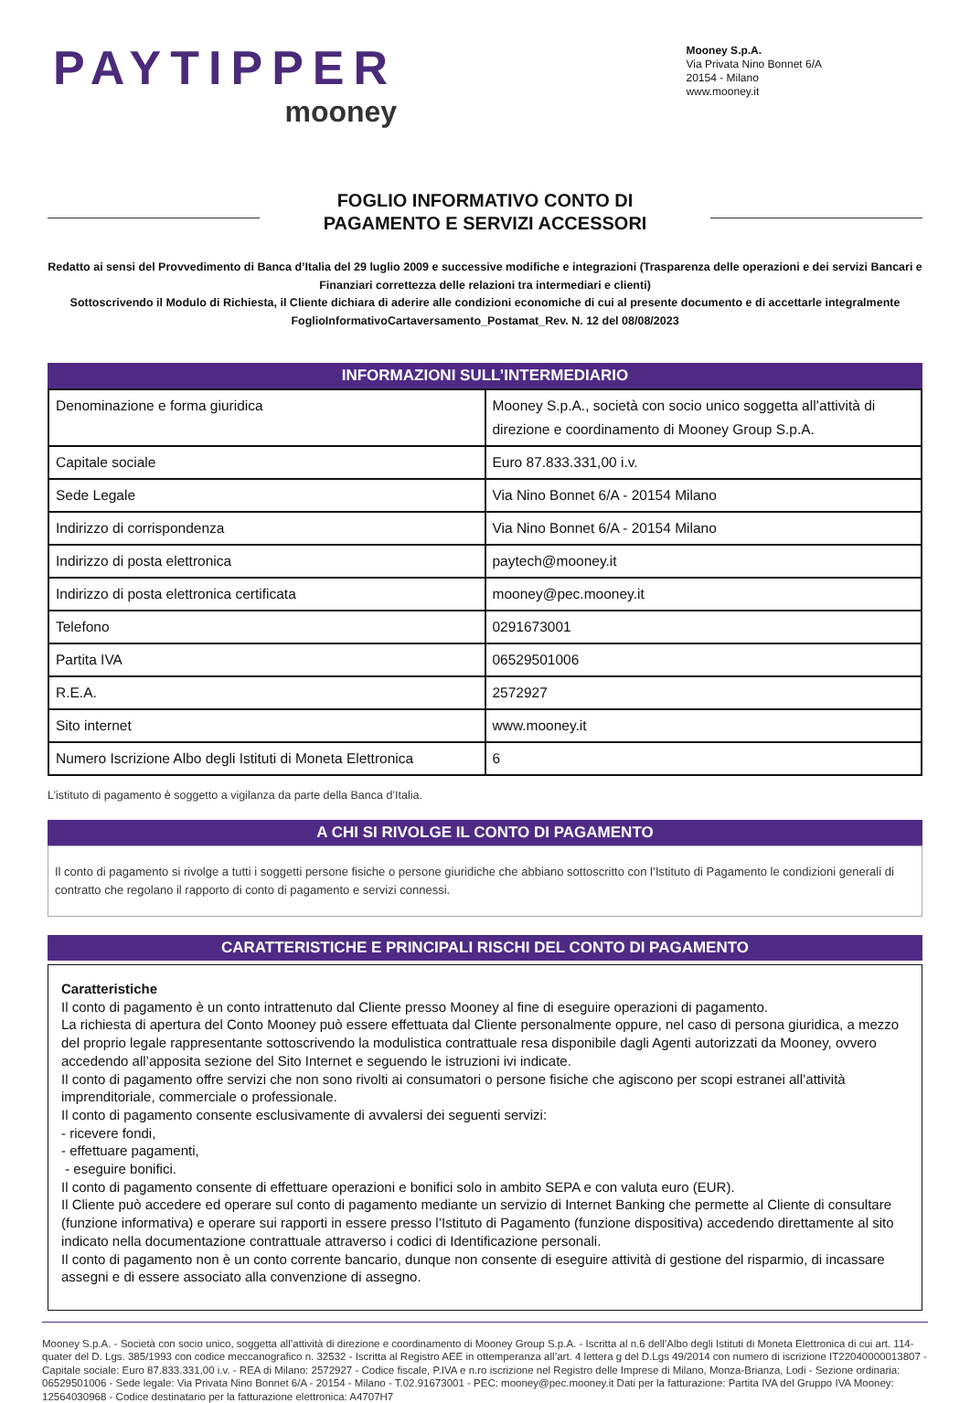PAYTIPPER
mooney
Mooney S.p.A.
Via Privata Nino Bonnet 6/A
20154 - Milano
www.mooney.it
FOGLIO INFORMATIVO CONTO DI
PAGAMENTO E SERVIZI ACCESSORI
Redatto ai sensi del Provvedimento di Banca d’Italia del 29 luglio 2009 e successive modifiche e integrazioni (Trasparenza delle operazioni e dei servizi Bancari e Finanziari correttezza delle relazioni tra intermediari e clienti)
Sottoscrivendo il Modulo di Richiesta, il Cliente dichiara di aderire alle condizioni economiche di cui al presente documento e di accettarle integralmente
FoglioInformativoCartaversamento_Postamat_Rev. N. 12 del 08/08/2023
INFORMAZIONI SULL’INTERMEDIARIO
| Denominazione e forma giuridica | Mooney S.p.A., società con socio unico soggetta all’attività di direzione e coordinamento di Mooney Group S.p.A. |
| Capitale sociale | Euro 87.833.331,00 i.v. |
| Sede Legale | Via Nino Bonnet 6/A - 20154 Milano |
| Indirizzo di corrispondenza | Via Nino Bonnet 6/A - 20154 Milano |
| Indirizzo di posta elettronica | paytech@mooney.it |
| Indirizzo di posta elettronica certificata | mooney@pec.mooney.it |
| Telefono | 0291673001 |
| Partita IVA | 06529501006 |
| R.E.A. | 2572927 |
| Sito internet | www.mooney.it |
| Numero Iscrizione Albo degli Istituti di Moneta Elettronica | 6 |
L’istituto di pagamento è soggetto a vigilanza da parte della Banca d’Italia.
A CHI SI RIVOLGE IL CONTO DI PAGAMENTO
Il conto di pagamento si rivolge a tutti i soggetti persone fisiche o persone giuridiche che abbiano sottoscritto con l’Istituto di Pagamento le condizioni generali di contratto che regolano il rapporto di conto di pagamento e servizi connessi.
CARATTERISTICHE E PRINCIPALI RISCHI DEL CONTO DI PAGAMENTO
Caratteristiche
Il conto di pagamento è un conto intrattenuto dal Cliente presso Mooney al fine di eseguire operazioni di pagamento.
La richiesta di apertura del Conto Mooney può essere effettuata dal Cliente personalmente oppure, nel caso di persona giuridica, a mezzo del proprio legale rappresentante sottoscrivendo la modulistica contrattuale resa disponibile dagli Agenti autorizzati da Mooney, ovvero accedendo all’apposita sezione del Sito Internet e seguendo le istruzioni ivi indicate.
Il conto di pagamento offre servizi che non sono rivolti ai consumatori o persone fisiche che agiscono per scopi estranei all’attività imprenditoriale, commerciale o professionale.
Il conto di pagamento consente esclusivamente di avvalersi dei seguenti servizi:
- ricevere fondi,
- effettuare pagamenti,
- eseguire bonifici.
Il conto di pagamento consente di effettuare operazioni e bonifici solo in ambito SEPA e con valuta euro (EUR).
Il Cliente può accedere ed operare sul conto di pagamento mediante un servizio di Internet Banking che permette al Cliente di consultare (funzione informativa) e operare sui rapporti in essere presso l’Istituto di Pagamento (funzione dispositiva) accedendo direttamente al sito indicato nella documentazione contrattuale attraverso i codici di Identificazione personali.
Il conto di pagamento non è un conto corrente bancario, dunque non consente di eseguire attività di gestione del risparmio, di incassare assegni e di essere associato alla convenzione di assegno.
Mooney S.p.A. - Società con socio unico, soggetta all’attività di direzione e coordinamento di Mooney Group S.p.A. - Iscritta al n.6 dell’Albo degli Istituti di Moneta Elettronica di cui art. 114-quater del D. Lgs. 385/1993 con codice meccanografico n. 32532 - Iscritta al Registro AEE in ottemperanza all’art. 4 lettera g del D.Lgs 49/2014 con numero di iscrizione IT22040000013807 - Capitale sociale: Euro 87.833.331,00 i.v. - REA di Milano: 2572927 - Codice fiscale, P.IVA e n.ro iscrizione nel Registro delle Imprese di Milano, Monza-Brianza, Lodi - Sezione ordinaria: 06529501006 - Sede legale: Via Privata Nino Bonnet 6/A - 20154 - Milano - T.02.91673001 - PEC: mooney@pec.mooney.it Dati per la fatturazione: Partita IVA del Gruppo IVA Mooney: 12564030968 - Codice destinatario per la fatturazione elettronica: A4707H7